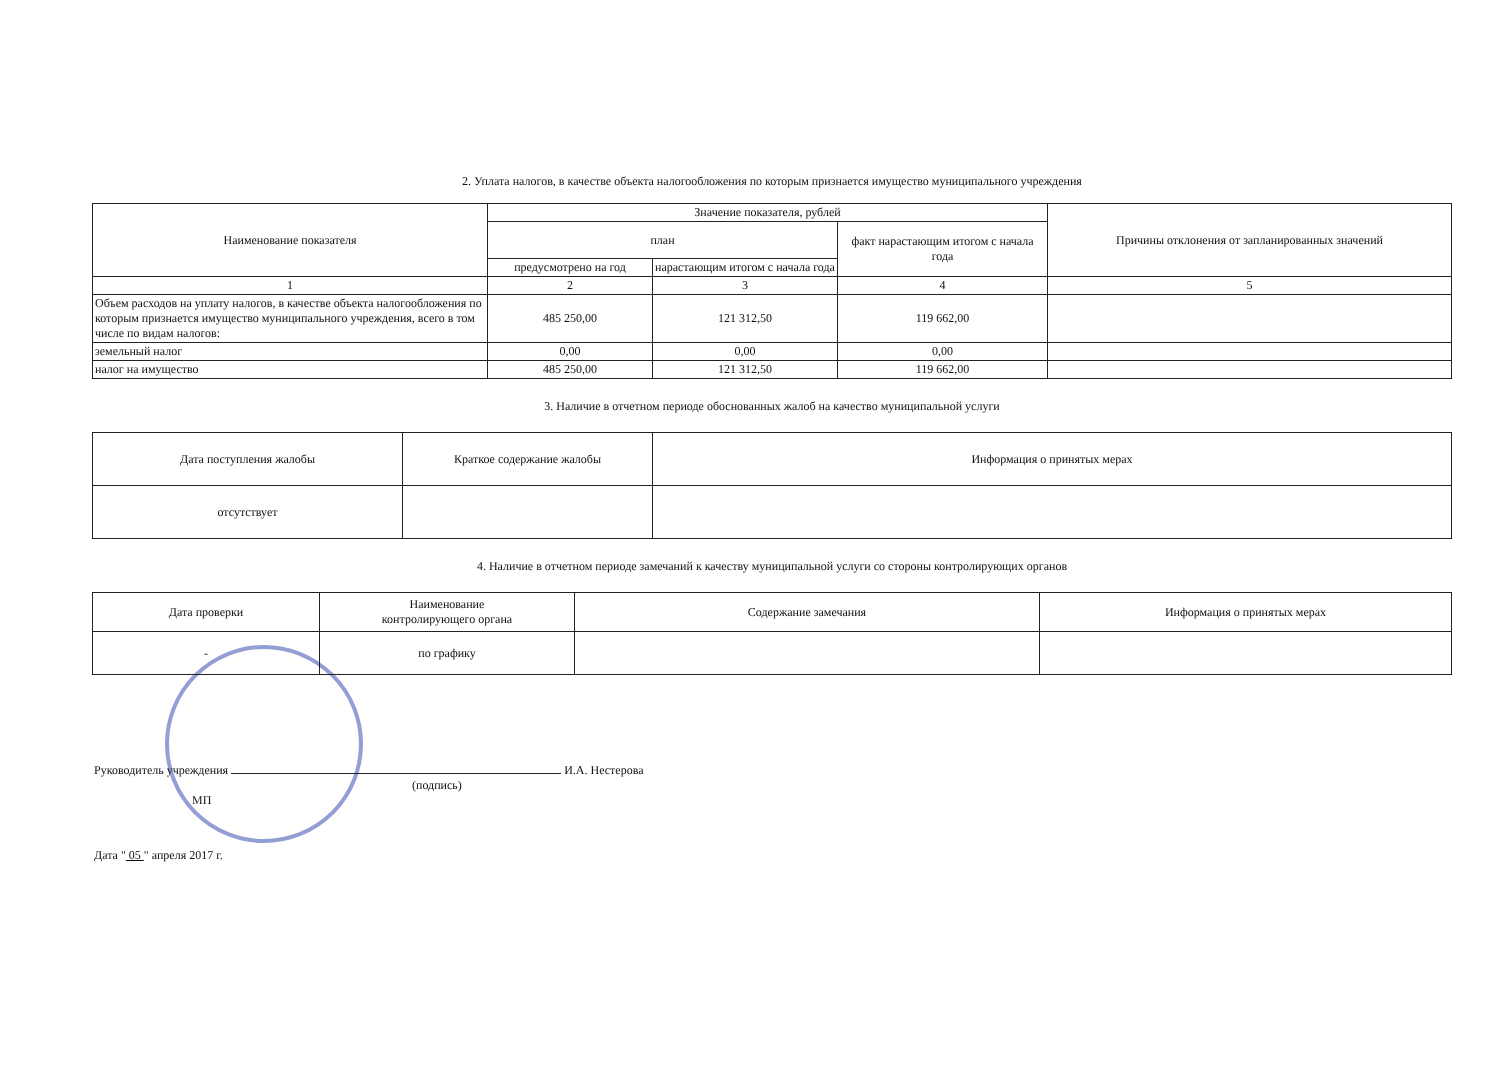2. Уплата налогов, в качестве объекта налогообложения по которым признается имущество муниципального учреждения
| Наименование показателя | Значение показателя, рублей | | | Причины отклонения от запланированных значений |
| --- | --- | --- | --- | --- |
| | план | | факт нарастающим итогом с начала года | |
| | предусмотрено на год | нарастающим итогом с начала года | | |
| 1 | 2 | 3 | 4 | 5 |
| Объем расходов на уплату налогов, в качестве объекта налогообложения по которым признается имущество муниципального учреждения, всего в том числе по видам налогов: | 485 250,00 | 121 312,50 | 119 662,00 | |
| земельный налог | 0,00 | 0,00 | 0,00 | |
| налог на имущество | 485 250,00 | 121 312,50 | 119 662,00 | |
3. Наличие в отчетном периоде обоснованных жалоб на качество муниципальной услуги
| Дата поступления жалобы | Краткое содержание жалобы | Информация о принятых мерах |
| отсутствует | | |
4. Наличие в отчетном периоде замечаний к качеству муниципальной услуги со стороны контролирующих органов
| Дата проверки | Наименование контролирующего органа | Содержание замечания | Информация о принятых мерах |
| - | по графику | | |
Руководитель учреждения И.А. Нестерова
(подпись)
МП
Дата " 05 " апреля 2017 г.